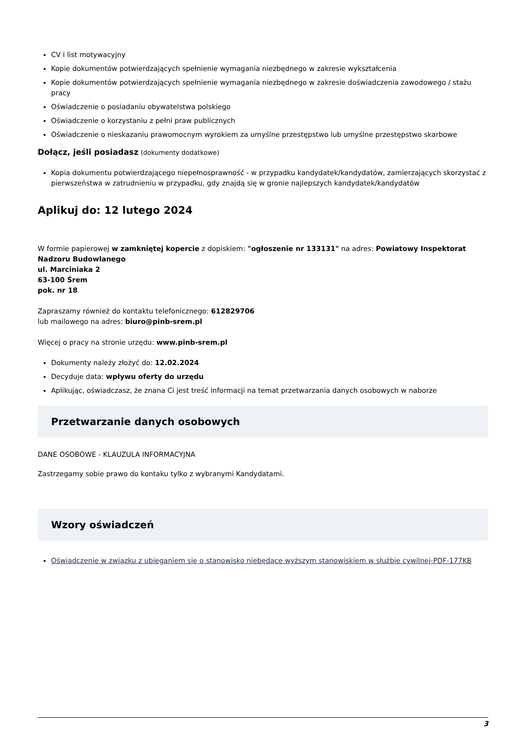CV i list motywacyjny
Kopie dokumentów potwierdzających spełnienie wymagania niezbędnego w zakresie wykształcenia
Kopie dokumentów potwierdzających spełnienie wymagania niezbędnego w zakresie doświadczenia zawodowego / stażu pracy
Oświadczenie o posiadaniu obywatelstwa polskiego
Oświadczenie o korzystaniu z pełni praw publicznych
Oświadczenie o nieskazaniu prawomocnym wyrokiem za umyślne przestępstwo lub umyślne przestępstwo skarbowe
Dołącz, jeśli posiadasz (dokumenty dodatkowe)
Kopia dokumentu potwierdzającego niepełnosprawność - w przypadku kandydatek/kandydatów, zamierzających skorzystać z pierwszeństwa w zatrudnieniu w przypadku, gdy znajdą się w gronie najlepszych kandydatek/kandydatów
Aplikuj do: 12 lutego 2024
W formie papierowej w zamkniętej kopercie z dopiskiem: "ogłoszenie nr 133131" na adres: Powiatowy Inspektorat Nadzoru Budowlanego
ul. Marciniaka 2
63-100 Śrem
pok. nr 18
Zapraszamy również do kontaktu telefonicznego: 612829706
lub mailowego na adres: biuro@pinb-srem.pl
Więcej o pracy na stronie urzędu: www.pinb-srem.pl
Dokumenty należy złożyć do: 12.02.2024
Decyduje data: wpływu oferty do urzędu
Aplikując, oświadczasz, że znana Ci jest treść informacji na temat przetwarzania danych osobowych w naborze
Przetwarzanie danych osobowych
DANE OSOBOWE - KLAUZULA INFORMACYJNA
Zastrzegamy sobie prawo do kontaku tylko z wybranymi Kandydatami.
Wzory oświadczeń
Oświadczenie w związku z ubieganiem się o stanowisko niebędące wyższym stanowiskiem w służbie cywilnej-PDF-177KB
3